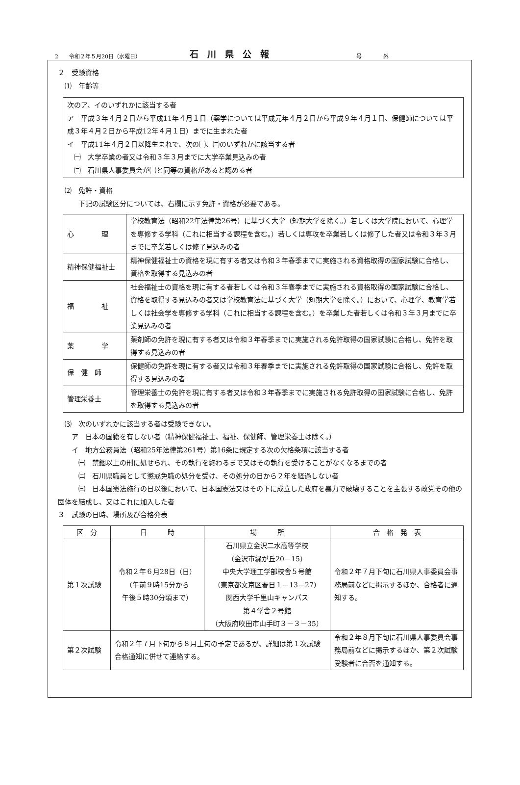2　　令和２年５月20日（水曜日） 石川県公報 号　　　　外
２　受験資格
　⑴　年齢等
次のア、イのいずれかに該当する者
ア　平成３年４月２日から平成11年４月１日（薬学については平成元年４月２日から平成９年４月１日、保健師については平成３年４月２日から平成12年４月１日）までに生まれた者
イ　平成11年４月２日以降生まれで、次の㈠、㈡のいずれかに該当する者
　㈠　大学卒業の者又は令和３年３月までに大学卒業見込みの者
　㈡　石川県人事委員会が㈠と同等の資格があると認める者
　⑵　免許・資格
　　　下記の試験区分については、右欄に示す免許・資格が必要である。
| 心 理 | 学校教育法（昭和22年法律第26号）に基づく大学（短期大学を除く。）若しくは大学院において、心理学を専修する学科（これに相当する課程を含む。）若しくは専攻を卒業若しくは修了した者又は令和３年３月までに卒業若しくは修了見込みの者 |
| 精神保健福祉士 | 精神保健福祉士の資格を現に有する者又は令和３年春季までに実施される資格取得の国家試験に合格し、資格を取得する見込みの者 |
| 福 祉 | 社会福祉士の資格を現に有する者若しくは令和３年春季までに実施される資格取得の国家試験に合格し、資格を取得する見込みの者又は学校教育法に基づく大学（短期大学を除く。）において、心理学、教育学若しくは社会学を専修する学科（これに相当する課程を含む。）を卒業した者若しくは令和３年３月までに卒業見込みの者 |
| 薬 学 | 薬剤師の免許を現に有する者又は令和３年春季までに実施される免許取得の国家試験に合格し、免許を取得する見込みの者 |
| 保 健 師 | 保健師の免許を現に有する者又は令和３年春季までに実施される免許取得の国家試験に合格し、免許を取得する見込みの者 |
| 管理栄養士 | 管理栄養士の免許を現に有する者又は令和３年春季までに実施される免許取得の国家試験に合格し、免許を取得する見込みの者 |
　⑶　次のいずれかに該当する者は受験できない。
　　ア　日本の国籍を有しない者（精神保健福祉士、福祉、保健師、管理栄養士は除く。）
　　イ　地方公務員法（昭和25年法律第261号）第16条に規定する次の欠格条項に該当する者
　　　㈠　禁錮以上の刑に処せられ、その執行を終わるまで又はその執行を受けることがなくなるまでの者
　　　㈡　石川県職員として懲戒免職の処分を受け、その処分の日から２年を経過しない者
　　　㈢　日本国憲法施行の日以後において、日本国憲法又はその下に成立した政府を暴力で破壊することを主張する政党その他の団体を結成し、又はこれに加入した者
３　試験の日時、場所及び合格発表
| 区 分 | 日 時 | 場 所 | 合 格 発 表 |
| --- | --- | --- | --- |
| 第１次試験 | 令和２年６月28日（日） （午前９時15分から 午後５時30分頃まで） | 石川県立金沢二水高等学校 （金沢市緑が丘20－15） 中央大学理工学部校舎５号館 （東京都文京区春日１－13－27） 関西大学千里山キャンパス 第４学舎２号館 （大阪府吹田市山手町３－３－35） | 令和２年７月下旬に石川県人事委員会事務局前などに掲示するほか、合格者に通知する。 |
| 第２次試験 | 令和２年７月下旬から８月上旬の予定であるが、詳細は第１次試験合格通知に併せて連絡する。 | | 令和２年８月下旬に石川県人事委員会事務局前などに掲示するほか、第２次試験受験者に合否を通知する。 |